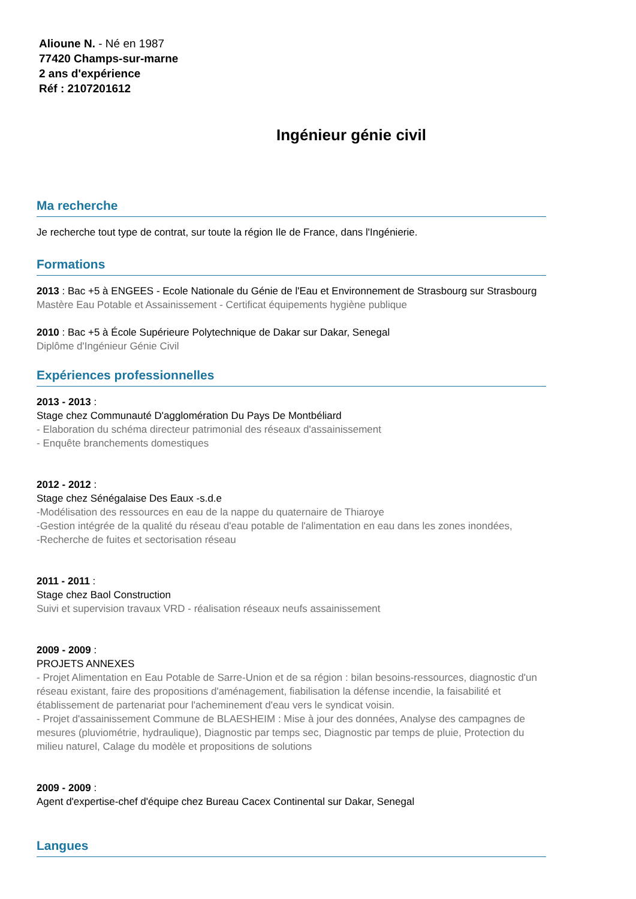Alioune N. - Né en 1987
77420 Champs-sur-marne
2 ans d'expérience
Réf : 2107201612
Ingénieur génie civil
Ma recherche
Je recherche tout type de contrat, sur toute la région Ile de France, dans l'Ingénierie.
Formations
2013 : Bac +5 à ENGEES - Ecole Nationale du Génie de l'Eau et Environnement de Strasbourg sur Strasbourg
Mastère Eau Potable et Assainissement - Certificat équipements hygiène publique
2010 : Bac +5 à École Supérieure Polytechnique de Dakar sur Dakar, Senegal
Diplôme d'Ingénieur Génie Civil
Expériences professionnelles
2013 - 2013 :
Stage chez Communauté D'agglomération Du Pays De Montbéliard
- Elaboration du schéma directeur patrimonial des réseaux d'assainissement
- Enquête branchements domestiques
2012 - 2012 :
Stage chez Sénégalaise Des Eaux -s.d.e
-Modélisation des ressources en eau de la nappe du quaternaire de Thiaroye
-Gestion intégrée de la qualité du réseau d'eau potable de l'alimentation en eau dans les zones inondées,
-Recherche de fuites et sectorisation réseau
2011 - 2011 :
Stage chez Baol Construction
Suivi et supervision travaux VRD - réalisation réseaux neufs assainissement
2009 - 2009 :
PROJETS ANNEXES
- Projet Alimentation en Eau Potable de Sarre-Union et de sa région : bilan besoins-ressources, diagnostic d'un réseau existant, faire des propositions d'aménagement, fiabilisation la défense incendie, la faisabilité et établissement de partenariat pour l'acheminement d'eau vers le syndicat voisin.
- Projet d'assainissement Commune de BLAESHEIM : Mise à jour des données, Analyse des campagnes de mesures (pluviométrie, hydraulique), Diagnostic par temps sec, Diagnostic par temps de pluie, Protection du milieu naturel, Calage du modèle et propositions de solutions
2009 - 2009 :
Agent d'expertise-chef d'équipe chez Bureau Cacex Continental sur Dakar, Senegal
Langues